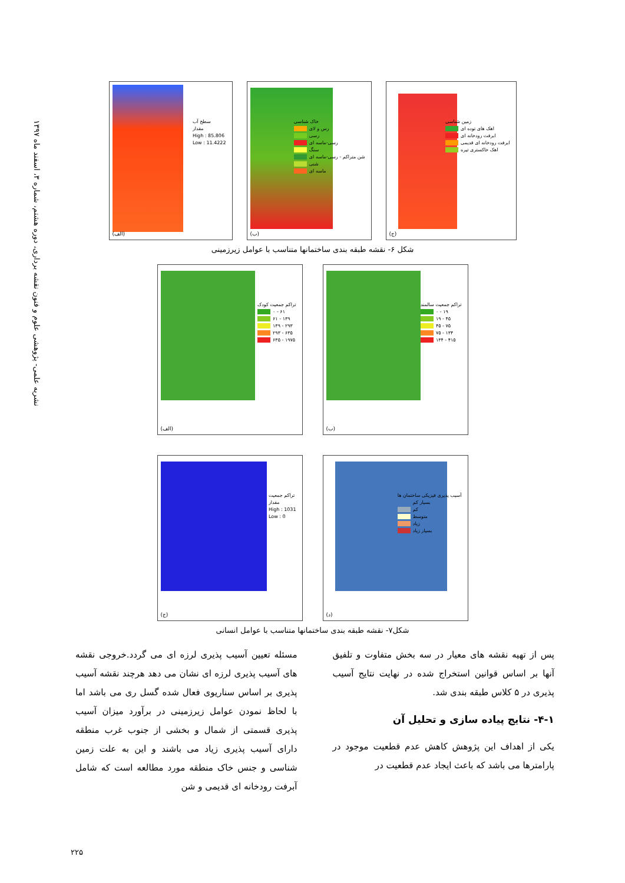نشریه علمی- پژوهشی علوم و فنون نقشه برداری، دوره هشتم، شماره ۳، اسفند ماه ۱۳۹۷
زمین شناسی
اهک های توده ای
ابرفت رودخانه ای
ابرفت رودخانه ای قدیمی
اهک خاکستری تیره
(ج)
خاک شناسی
رس و لای
رسی
رسی-ماسه ای
سنگ
شن متراکم - رسی-ماسه ای
شنی
ماسه ای
(ب)
سطح آب
مقدار
High : 85.806
Low : 11.4222
(الف)
شکل ۶- نقشه طبقه بندی ساختمانها متناسب با عوامل زیرزمینی
تراکم جمعیت سالمند
۱۹ - ۰
۴۵ - ۱۹
۷۵ - ۴۵
۱۳۴ - ۷۵
۴۱۵ - ۱۳۴
(ب)
تراکم جمعیت کودک
۶۱ - ۰
۱۳۹ - ۶۱
۲۹۳ - ۱۳۹
۶۳۵ - ۲۹۳
۱۹۷۵ - ۶۳۵
(الف)
آسیب پذیری فیزیکی ساختمان ها
بسیار کم
کم
متوسط
زیاد
بسیار زیاد
(د)
تراکم جمعیت
مقدار
High : 1031
Low : 0
(ج)
شکل۷- نقشه طبقه بندی ساختمانها متناسب با عوامل انسانی
پس از تهیه نقشه های معیار در سه بخش متفاوت و تلفیق آنها بر اساس قوانین استخراج شده در نهایت نتایج آسیب پذیری در ۵ کلاس طبقه بندی شد.
۴-۱- نتایج پیاده سازی و تحلیل آن
یکی از اهداف این پژوهش کاهش عدم قطعیت موجود در پارامترها می باشد که باعث ایجاد عدم قطعیت در
مسئله تعیین آسیب پذیری لرزه ای می گردد.خروجی نقشه های آسیب پذیری لرزه ای نشان می دهد هرچند نقشه آسیب پذیری بر اساس سناریوی فعال شده گسل ری می باشد اما با لحاظ نمودن عوامل زیرزمینی در برآورد میزان آسیب پذیری قسمتی از شمال و بخشی از جنوب غرب منطقه دارای آسیب پذیری زیاد می باشند و این به علت زمین شناسی و جنس خاک منطقه مورد مطالعه است که شامل آبرفت رودخانه ای قدیمی و شن
۲۲۵